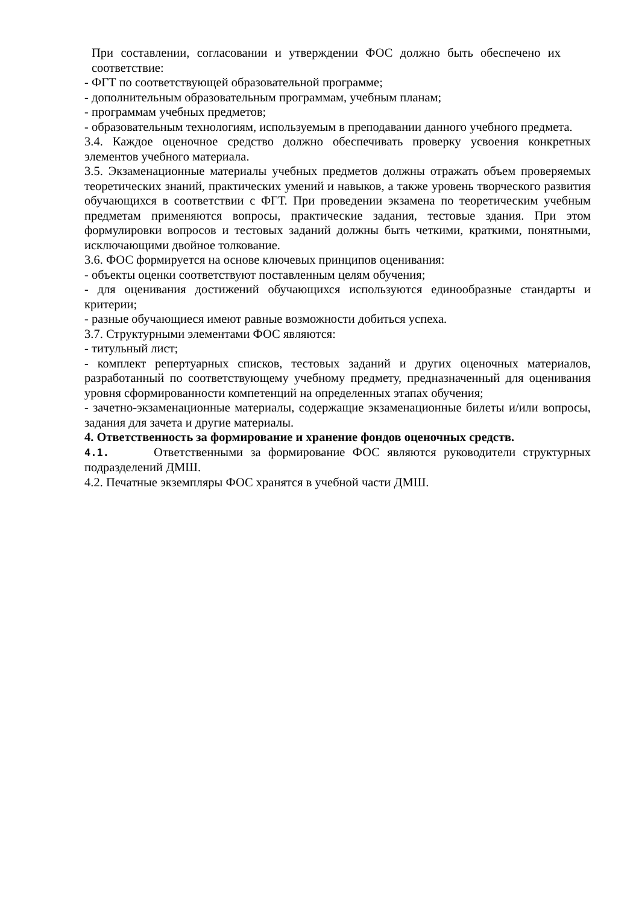При составлении, согласовании и утверждении ФОС должно быть обеспечено их соответствие:
- ФГТ по соответствующей образовательной программе;
- дополнительным образовательным программам, учебным планам;
- программам учебных предметов;
- образовательным технологиям, используемым в преподавании данного учебного предмета.
3.4. Каждое оценочное средство должно обеспечивать проверку усвоения конкретных элементов учебного материала.
3.5. Экзаменационные материалы учебных предметов должны отражать объем проверяемых теоретических знаний, практических умений и навыков, а также уровень творческого развития обучающихся в соответствии с ФГТ. При проведении экзамена по теоретическим учебным предметам применяются вопросы, практические задания, тестовые здания. При этом формулировки вопросов и тестовых заданий должны быть четкими, краткими, понятными, исключающими двойное толкование.
3.6. ФОС формируется на основе ключевых принципов оценивания:
- объекты оценки соответствуют поставленным целям обучения;
- для оценивания достижений обучающихся используются единообразные стандарты и критерии;
- разные обучающиеся имеют равные возможности добиться успеха.
3.7. Структурными элементами ФОС являются:
- титульный лист;
- комплект репертуарных списков, тестовых заданий и других оценочных материалов, разработанный по соответствующему учебному предмету, предназначенный для оценивания уровня сформированности компетенций на определенных этапах обучения;
- зачетно-экзаменационные материалы, содержащие экзаменационные билеты и/или вопросы, задания для зачета и другие материалы.
4. Ответственность за формирование и хранение фондов оценочных средств.
4.1. Ответственными за формирование ФОС являются руководители структурных подразделений ДМШ.
4.2. Печатные экземпляры ФОС хранятся в учебной части ДМШ.